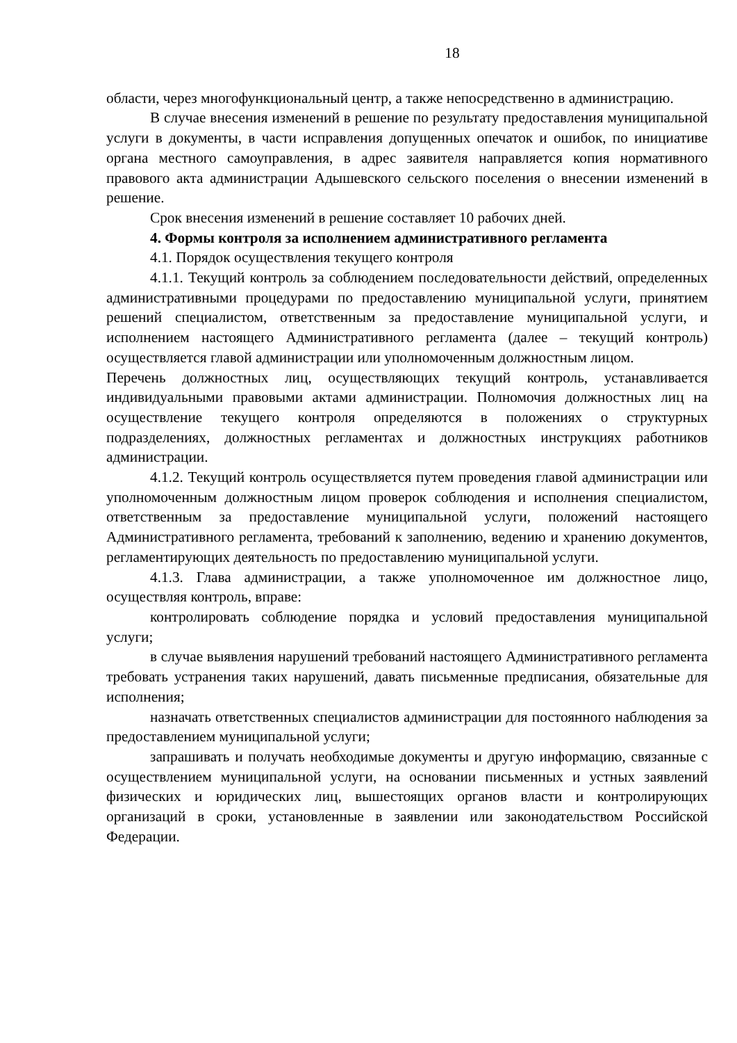18
области, через многофункциональный центр, а также непосредственно в администрацию.
В случае внесения изменений в решение по результату предоставления муниципальной услуги в документы, в части исправления допущенных опечаток и ошибок, по инициативе органа местного самоуправления, в адрес заявителя направляется копия нормативного правового акта администрации Адышевского сельского поселения о внесении изменений в решение.
Срок внесения изменений в решение составляет 10 рабочих дней.
4. Формы контроля за исполнением административного регламента
4.1. Порядок осуществления текущего контроля
4.1.1. Текущий контроль за соблюдением последовательности действий, определенных административными процедурами по предоставлению муниципальной услуги, принятием решений специалистом, ответственным за предоставление муниципальной услуги, и исполнением настоящего Административного регламента (далее – текущий контроль) осуществляется главой администрации или уполномоченным должностным лицом.
Перечень должностных лиц, осуществляющих текущий контроль, устанавливается индивидуальными правовыми актами администрации. Полномочия должностных лиц на осуществление текущего контроля определяются в положениях о структурных подразделениях, должностных регламентах и должностных инструкциях работников администрации.
4.1.2. Текущий контроль осуществляется путем проведения главой администрации или уполномоченным должностным лицом проверок соблюдения и исполнения специалистом, ответственным за предоставление муниципальной услуги, положений настоящего Административного регламента, требований к заполнению, ведению и хранению документов, регламентирующих деятельность по предоставлению муниципальной услуги.
4.1.3. Глава администрации, а также уполномоченное им должностное лицо, осуществляя контроль, вправе:
контролировать соблюдение порядка и условий предоставления муниципальной услуги;
в случае выявления нарушений требований настоящего Административного регламента требовать устранения таких нарушений, давать письменные предписания, обязательные для исполнения;
назначать ответственных специалистов администрации для постоянного наблюдения за предоставлением муниципальной услуги;
запрашивать и получать необходимые документы и другую информацию, связанные с осуществлением муниципальной услуги, на основании письменных и устных заявлений физических и юридических лиц, вышестоящих органов власти и контролирующих организаций в сроки, установленные в заявлении или законодательством Российской Федерации.